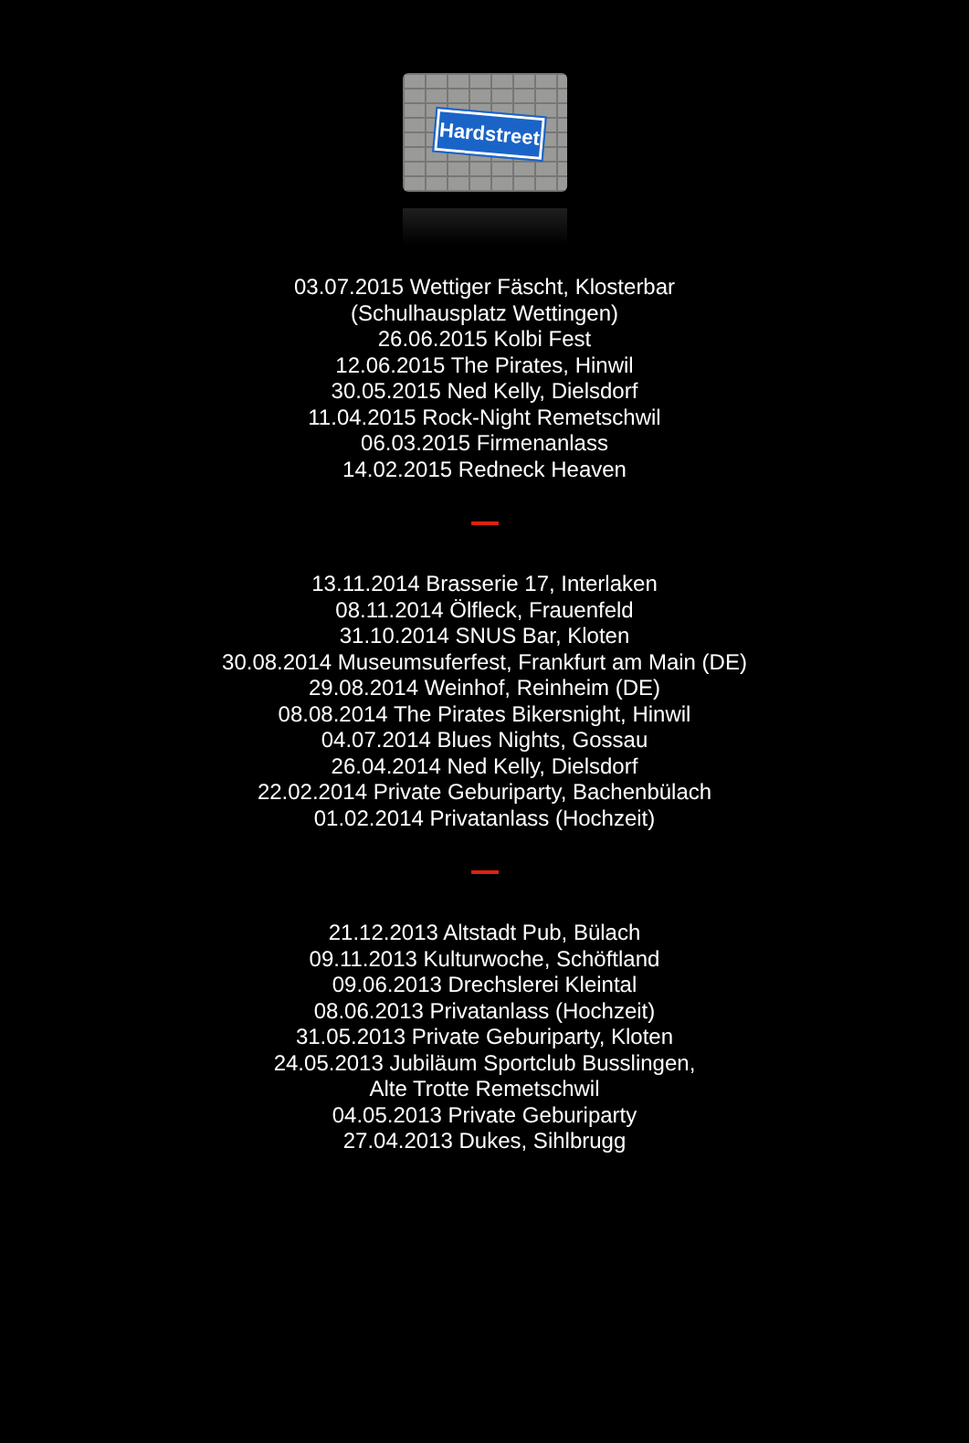Hardstreet
03.07.2015 Wettiger Fäscht, Klosterbar
(Schulhausplatz Wettingen)
26.06.2015 Kolbi Fest
12.06.2015 The Pirates, Hinwil
30.05.2015 Ned Kelly, Dielsdorf
11.04.2015 Rock-Night Remetschwil
06.03.2015 Firmenanlass
14.02.2015 Redneck Heaven
13.11.2014 Brasserie 17, Interlaken
08.11.2014 Ölfleck, Frauenfeld
31.10.2014 SNUS Bar, Kloten
30.08.2014 Museumsuferfest, Frankfurt am Main (DE)
29.08.2014 Weinhof, Reinheim (DE)
08.08.2014 The Pirates Bikersnight, Hinwil
04.07.2014 Blues Nights, Gossau
26.04.2014 Ned Kelly, Dielsdorf
22.02.2014 Private Geburiparty, Bachenbülach
01.02.2014 Privatanlass (Hochzeit)
21.12.2013 Altstadt Pub, Bülach
09.11.2013 Kulturwoche, Schöftland
09.06.2013 Drechslerei Kleintal
08.06.2013 Privatanlass (Hochzeit)
31.05.2013 Private Geburiparty, Kloten
24.05.2013 Jubiläum Sportclub Busslingen,
Alte Trotte Remetschwil
04.05.2013 Private Geburiparty
27.04.2013 Dukes, Sihlbrugg